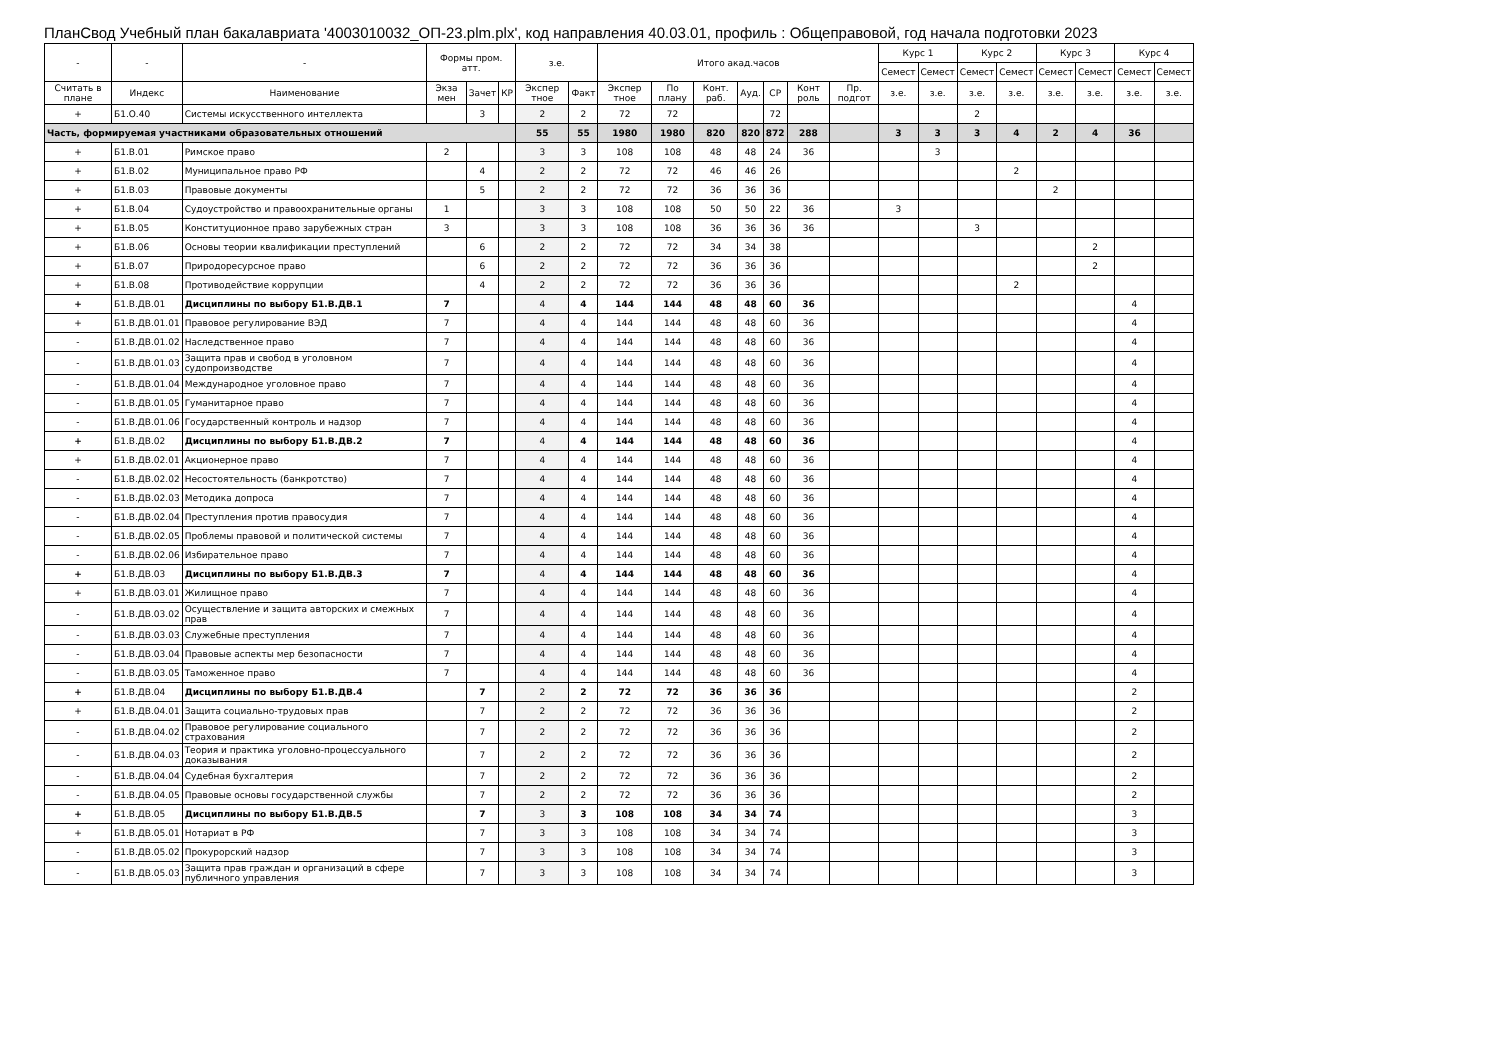ПланСвод Учебный план бакалавриата '4003010032_ОП-23.plm.plx', код направления 40.03.01, профиль : Общеправовой, год начала подготовки 2023
| - | - | - | Формы пром. атт. | | | з.е. | | Итого акад.часов | | | | | | | Курс 1 | | Курс 2 | | Курс 3 | | Курс 4 | |
| --- | --- | --- | --- | --- | --- | --- | --- | --- | --- | --- | --- | --- | --- | --- | --- | --- | --- | --- | --- | --- | --- | --- |
| | | | | | | | | | | | | | | | Семест | Семест | Семест | Семест | Семест | Семест | Семест | Семест |
| Считать в плане | Индекс | Наименование | Экза мен | Зачет | КР | Экспер тное | Факт | Экспер тное | По плану | Конт. раб. | Ауд. | СР | Конт роль | Пр. подгот | з.е. | з.е. | з.е. | з.е. | з.е. | з.е. | з.е. | з.е. |
| + | Б1.О.40 | Системы искусственного интеллекта | | 3 | | 2 | 2 | 72 | 72 | | | 72 | | | | | 2 | | | | | |
| Часть, формируемая участниками образовательных отношений | | | | | | 55 | 55 | 1980 | 1980 | 820 | 820 | 872 | 288 | | 3 | 3 | 3 | 4 | 2 | 4 | 36 | |
| + | Б1.В.01 | Римское право | 2 | | | 3 | 3 | 108 | 108 | 48 | 48 | 24 | 36 | | | 3 | | | | | | |
| + | Б1.В.02 | Муниципальное право РФ | | 4 | | 2 | 2 | 72 | 72 | 46 | 46 | 26 | | | | | | 2 | | | | |
| + | Б1.В.03 | Правовые документы | | 5 | | 2 | 2 | 72 | 72 | 36 | 36 | 36 | | | | | | | 2 | | | |
| + | Б1.В.04 | Судоустройство и правоохранительные органы | 1 | | | 3 | 3 | 108 | 108 | 50 | 50 | 22 | 36 | | 3 | | | | | | | |
| + | Б1.В.05 | Конституционное право зарубежных стран | 3 | | | 3 | 3 | 108 | 108 | 36 | 36 | 36 | 36 | | | | 3 | | | | | |
| + | Б1.В.06 | Основы теории квалификации преступлений | | 6 | | 2 | 2 | 72 | 72 | 34 | 34 | 38 | | | | | | | | 2 | | |
| + | Б1.В.07 | Природоресурсное право | | 6 | | 2 | 2 | 72 | 72 | 36 | 36 | 36 | | | | | | | | 2 | | |
| + | Б1.В.08 | Противодействие коррупции | | 4 | | 2 | 2 | 72 | 72 | 36 | 36 | 36 | | | | | | 2 | | | | |
| + | Б1.В.ДВ.01 | Дисциплины по выбору Б1.В.ДВ.1 | 7 | | | 4 | 4 | 144 | 144 | 48 | 48 | 60 | 36 | | | | | | | | 4 | |
| + | Б1.В.ДВ.01.01 | Правовое регулирование ВЭД | 7 | | | 4 | 4 | 144 | 144 | 48 | 48 | 60 | 36 | | | | | | | | 4 | |
| - | Б1.В.ДВ.01.02 | Наследственное право | 7 | | | 4 | 4 | 144 | 144 | 48 | 48 | 60 | 36 | | | | | | | | 4 | |
| - | Б1.В.ДВ.01.03 | Защита прав и свобод в уголовном судопроизводстве | 7 | | | 4 | 4 | 144 | 144 | 48 | 48 | 60 | 36 | | | | | | | | 4 | |
| - | Б1.В.ДВ.01.04 | Международное уголовное право | 7 | | | 4 | 4 | 144 | 144 | 48 | 48 | 60 | 36 | | | | | | | | 4 | |
| - | Б1.В.ДВ.01.05 | Гуманитарное право | 7 | | | 4 | 4 | 144 | 144 | 48 | 48 | 60 | 36 | | | | | | | | 4 | |
| - | Б1.В.ДВ.01.06 | Государственный контроль и надзор | 7 | | | 4 | 4 | 144 | 144 | 48 | 48 | 60 | 36 | | | | | | | | 4 | |
| + | Б1.В.ДВ.02 | Дисциплины по выбору Б1.В.ДВ.2 | 7 | | | 4 | 4 | 144 | 144 | 48 | 48 | 60 | 36 | | | | | | | | 4 | |
| + | Б1.В.ДВ.02.01 | Акционерное право | 7 | | | 4 | 4 | 144 | 144 | 48 | 48 | 60 | 36 | | | | | | | | 4 | |
| - | Б1.В.ДВ.02.02 | Несостоятельность (банкротство) | 7 | | | 4 | 4 | 144 | 144 | 48 | 48 | 60 | 36 | | | | | | | | 4 | |
| - | Б1.В.ДВ.02.03 | Методика допроса | 7 | | | 4 | 4 | 144 | 144 | 48 | 48 | 60 | 36 | | | | | | | | 4 | |
| - | Б1.В.ДВ.02.04 | Преступления против правосудия | 7 | | | 4 | 4 | 144 | 144 | 48 | 48 | 60 | 36 | | | | | | | | 4 | |
| - | Б1.В.ДВ.02.05 | Проблемы правовой и политической системы | 7 | | | 4 | 4 | 144 | 144 | 48 | 48 | 60 | 36 | | | | | | | | 4 | |
| - | Б1.В.ДВ.02.06 | Избирательное право | 7 | | | 4 | 4 | 144 | 144 | 48 | 48 | 60 | 36 | | | | | | | | 4 | |
| + | Б1.В.ДВ.03 | Дисциплины по выбору Б1.В.ДВ.3 | 7 | | | 4 | 4 | 144 | 144 | 48 | 48 | 60 | 36 | | | | | | | | 4 | |
| + | Б1.В.ДВ.03.01 | Жилищное право | 7 | | | 4 | 4 | 144 | 144 | 48 | 48 | 60 | 36 | | | | | | | | 4 | |
| - | Б1.В.ДВ.03.02 | Осуществление и защита авторских и смежных прав | 7 | | | 4 | 4 | 144 | 144 | 48 | 48 | 60 | 36 | | | | | | | | 4 | |
| - | Б1.В.ДВ.03.03 | Служебные преступления | 7 | | | 4 | 4 | 144 | 144 | 48 | 48 | 60 | 36 | | | | | | | | 4 | |
| - | Б1.В.ДВ.03.04 | Правовые аспекты мер безопасности | 7 | | | 4 | 4 | 144 | 144 | 48 | 48 | 60 | 36 | | | | | | | | 4 | |
| - | Б1.В.ДВ.03.05 | Таможенное право | 7 | | | 4 | 4 | 144 | 144 | 48 | 48 | 60 | 36 | | | | | | | | 4 | |
| + | Б1.В.ДВ.04 | Дисциплины по выбору Б1.В.ДВ.4 | | 7 | | 2 | 2 | 72 | 72 | 36 | 36 | 36 | | | | | | | | | 2 | |
| + | Б1.В.ДВ.04.01 | Защита социально-трудовых прав | | 7 | | 2 | 2 | 72 | 72 | 36 | 36 | 36 | | | | | | | | | 2 | |
| - | Б1.В.ДВ.04.02 | Правовое регулирование социального страхования | | 7 | | 2 | 2 | 72 | 72 | 36 | 36 | 36 | | | | | | | | | 2 | |
| - | Б1.В.ДВ.04.03 | Теория и практика уголовно-процессуального доказывания | | 7 | | 2 | 2 | 72 | 72 | 36 | 36 | 36 | | | | | | | | | 2 | |
| - | Б1.В.ДВ.04.04 | Судебная бухгалтерия | | 7 | | 2 | 2 | 72 | 72 | 36 | 36 | 36 | | | | | | | | | 2 | |
| - | Б1.В.ДВ.04.05 | Правовые основы государственной службы | | 7 | | 2 | 2 | 72 | 72 | 36 | 36 | 36 | | | | | | | | | 2 | |
| + | Б1.В.ДВ.05 | Дисциплины по выбору Б1.В.ДВ.5 | | 7 | | 3 | 3 | 108 | 108 | 34 | 34 | 74 | | | | | | | | | 3 | |
| + | Б1.В.ДВ.05.01 | Нотариат в РФ | | 7 | | 3 | 3 | 108 | 108 | 34 | 34 | 74 | | | | | | | | | 3 | |
| - | Б1.В.ДВ.05.02 | Прокурорский надзор | | 7 | | 3 | 3 | 108 | 108 | 34 | 34 | 74 | | | | | | | | | 3 | |
| - | Б1.В.ДВ.05.03 | Защита прав граждан и организаций в сфере публичного управления | | 7 | | 3 | 3 | 108 | 108 | 34 | 34 | 74 | | | | | | | | | 3 | |